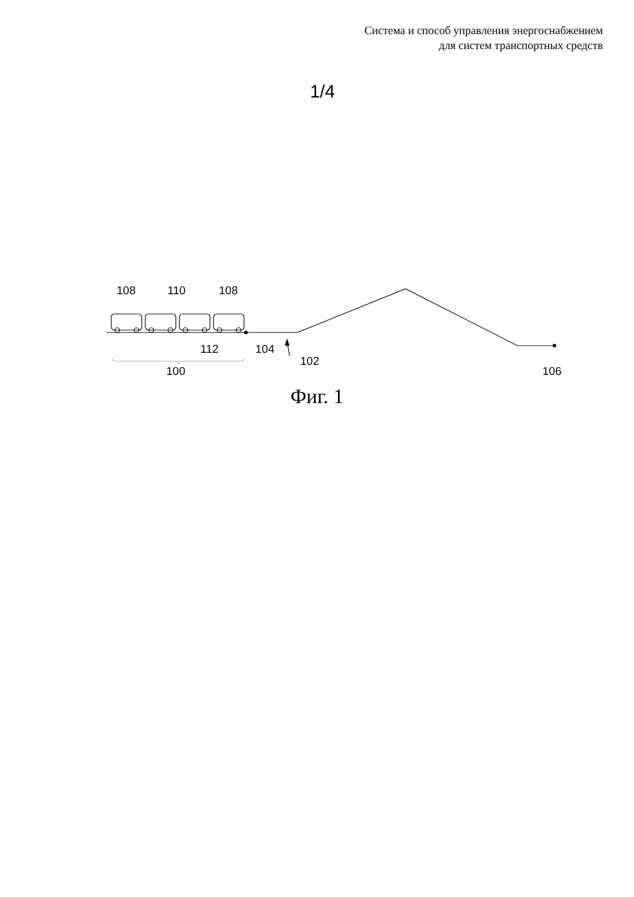Система и способ управления энергоснабжением
для систем транспортных средств
1/4
108
110
108
112
104
102
100
106
Фиг. 1